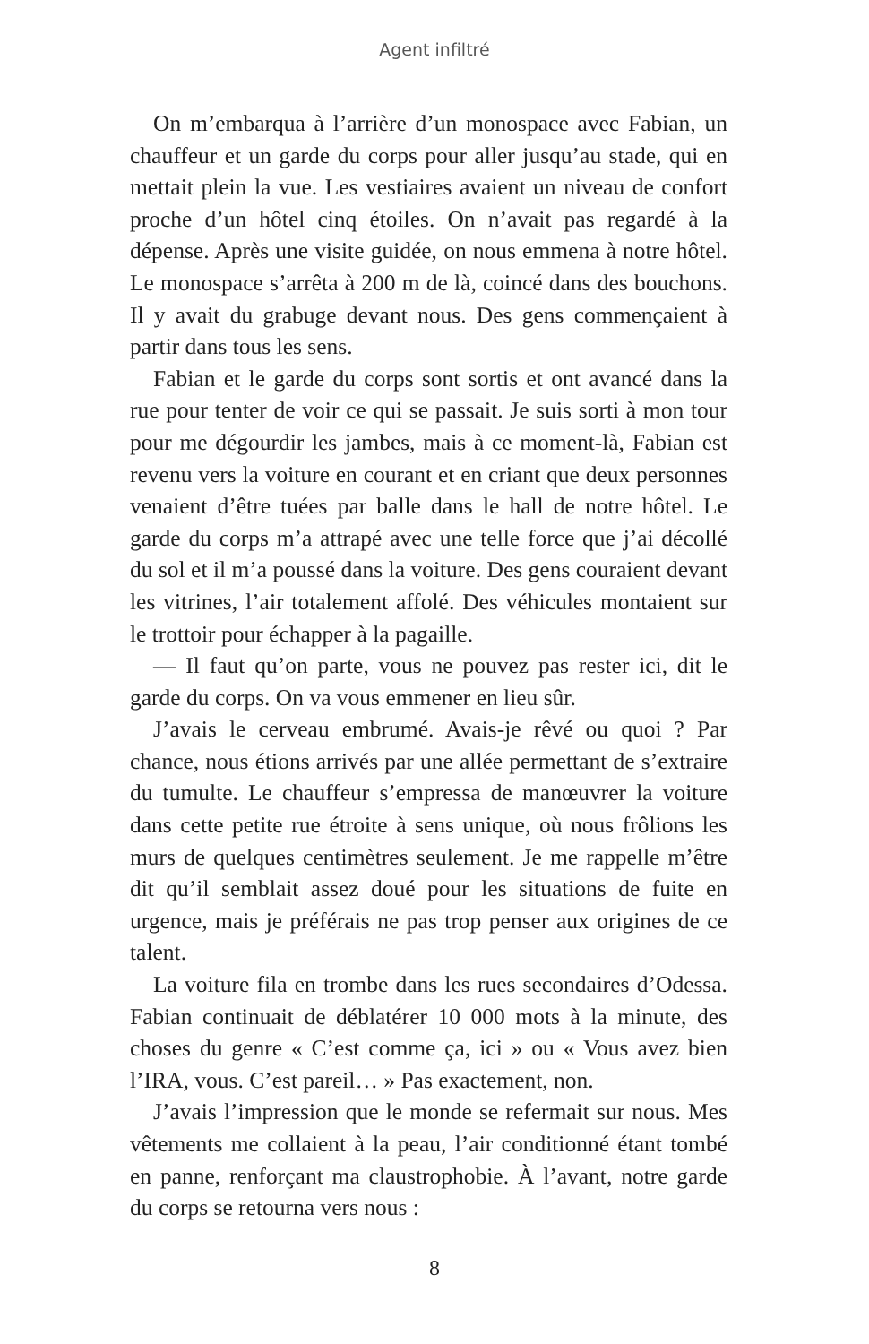Agent infiltré
On m’embarqua à l’arrière d’un monospace avec Fabian, un chauffeur et un garde du corps pour aller jusqu’au stade, qui en mettait plein la vue. Les vestiaires avaient un niveau de confort proche d’un hôtel cinq étoiles. On n’avait pas regardé à la dépense. Après une visite guidée, on nous emmena à notre hôtel. Le monospace s’arrêta à 200 m de là, coincé dans des bouchons. Il y avait du grabuge devant nous. Des gens commençaient à partir dans tous les sens.
Fabian et le garde du corps sont sortis et ont avancé dans la rue pour tenter de voir ce qui se passait. Je suis sorti à mon tour pour me dégourdir les jambes, mais à ce moment-là, Fabian est revenu vers la voiture en courant et en criant que deux personnes venaient d’être tuées par balle dans le hall de notre hôtel. Le garde du corps m’a attrapé avec une telle force que j’ai décollé du sol et il m’a poussé dans la voiture. Des gens couraient devant les vitrines, l’air totalement affolé. Des véhicules montaient sur le trottoir pour échapper à la pagaille.
— Il faut qu’on parte, vous ne pouvez pas rester ici, dit le garde du corps. On va vous emmener en lieu sûr.
J’avais le cerveau embrumé. Avais-je rêvé ou quoi ? Par chance, nous étions arrivés par une allée permettant de s’extraire du tumulte. Le chauffeur s’empressa de manœuvrer la voiture dans cette petite rue étroite à sens unique, où nous frôlions les murs de quelques centimètres seulement. Je me rappelle m’être dit qu’il semblait assez doué pour les situations de fuite en urgence, mais je préférais ne pas trop penser aux origines de ce talent.
La voiture fila en trombe dans les rues secondaires d’Odessa. Fabian continuait de déblatérer 10 000 mots à la minute, des choses du genre « C’est comme ça, ici » ou « Vous avez bien l’IRA, vous. C’est pareil… » Pas exactement, non.
J’avais l’impression que le monde se refermait sur nous. Mes vêtements me collaient à la peau, l’air conditionné étant tombé en panne, renforçant ma claustrophobie. À l’avant, notre garde du corps se retourna vers nous :
8